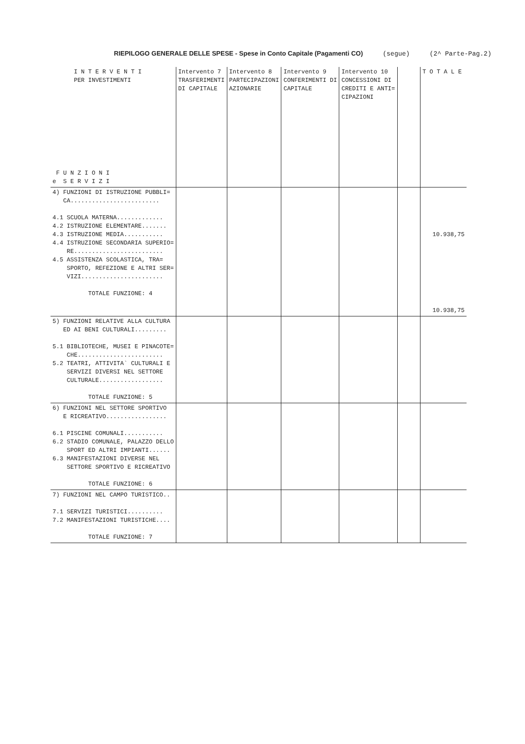RIEPILOGO GENERALE DELLE SPESE - Spese in Conto Capitale (Pagamenti CO) (segue) (2^ Parte-Pag.2)
| I N T E R V E N T I PER INVESTIMENTI F U N Z I O N I e S E R V I Z I | Intervento 7 TRASFERIMENTI DI CAPITALE | Intervento 8 PARTECIPAZIONI AZIONARIE | Intervento 9 CONFERIMENTI DI CAPITALE | Intervento 10 CONCESSIONI DI CREDITI E ANTI= CIPAZIONI | | T O T A L E |
| --- | --- | --- | --- | --- | --- | --- |
| 4) FUNZIONI DI ISTRUZIONE PUBBLI= CA......................... 4.1 SCUOLA MATERNA............. 4.2 ISTRUZIONE ELEMENTARE....... 4.3 ISTRUZIONE MEDIA........... 4.4 ISTRUZIONE SECONDARIA SUPERIO= RE......................... 4.5 ASSISTENZA SCOLASTICA, TRA= SPORTO, REFEZIONE E ALTRI SER= VIZI....................... TOTALE FUNZIONE: 4 | | | | | | 10.938,75 10.938,75 |
| 5) FUNZIONI RELATIVE ALLA CULTURA ED AI BENI CULTURALI......... 5.1 BIBLIOTECHE, MUSEI E PINACOTE= CHE........................ 5.2 TEATRI, ATTIVITA` CULTURALI E SERVIZI DIVERSI NEL SETTORE CULTURALE.................. TOTALE FUNZIONE: 5 | | | | | | |
| 6) FUNZIONI NEL SETTORE SPORTIVO E RICREATIVO................. 6.1 PISCINE COMUNALI........... 6.2 STADIO COMUNALE, PALAZZO DELLO SPORT ED ALTRI IMPIANTI...... 6.3 MANIFESTAZIONI DIVERSE NEL SETTORE SPORTIVO E RICREATIVO TOTALE FUNZIONE: 6 | | | | | | |
| 7) FUNZIONI NEL CAMPO TURISTICO.. 7.1 SERVIZI TURISTICI.......... 7.2 MANIFESTAZIONI TURISTICHE.... TOTALE FUNZIONE: 7 | | | | | | |